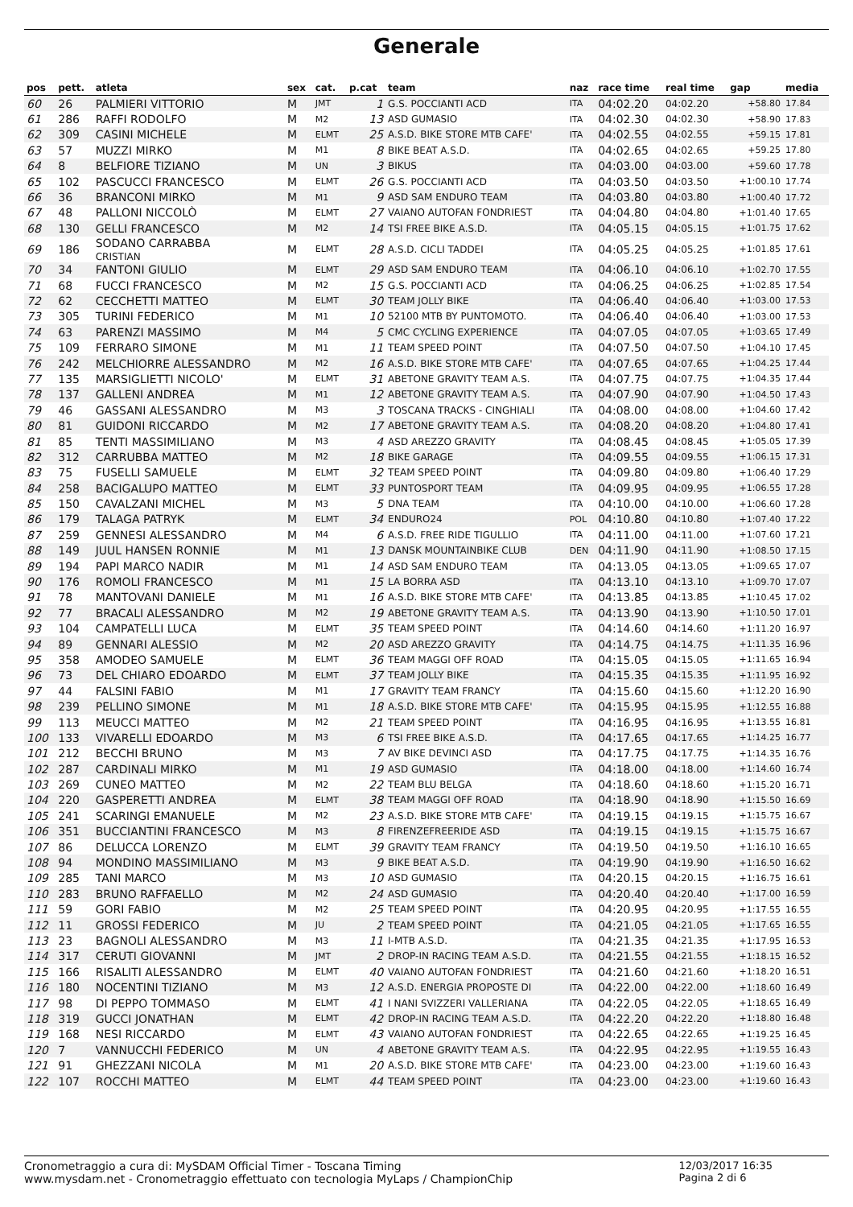Generale
| pos | pett. | atleta | sex | cat. | p.cat | team | naz | race time | real time | gap | media |
| --- | --- | --- | --- | --- | --- | --- | --- | --- | --- | --- | --- |
| 60 | 26 | PALMIERI VITTORIO | M | JMT | 1 | G.S. POCCIANTI ACD | ITA | 04:02.20 | 04:02.20 | +58.80 | 17.84 |
| 61 | 286 | RAFFI RODOLFO | M | M2 | 13 | ASD GUMASIO | ITA | 04:02.30 | 04:02.30 | +58.90 | 17.83 |
| 62 | 309 | CASINI MICHELE | M | ELMT | 25 | A.S.D. BIKE STORE MTB CAFE' | ITA | 04:02.55 | 04:02.55 | +59.15 | 17.81 |
| 63 | 57 | MUZZI MIRKO | M | M1 | 8 | BIKE BEAT A.S.D. | ITA | 04:02.65 | 04:02.65 | +59.25 | 17.80 |
| 64 | 8 | BELFIORE TIZIANO | M | UN | 3 | BIKUS | ITA | 04:03.00 | 04:03.00 | +59.60 | 17.78 |
| 65 | 102 | PASCUCCI FRANCESCO | M | ELMT | 26 | G.S. POCCIANTI ACD | ITA | 04:03.50 | 04:03.50 | +1:00.10 | 17.74 |
| 66 | 36 | BRANCONI MIRKO | M | M1 | 9 | ASD SAM ENDURO TEAM | ITA | 04:03.80 | 04:03.80 | +1:00.40 | 17.72 |
| 67 | 48 | PALLONI NICCOLÒ | M | ELMT | 27 | VAIANO AUTOFAN FONDRIEST | ITA | 04:04.80 | 04:04.80 | +1:01.40 | 17.65 |
| 68 | 130 | GELLI FRANCESCO | M | M2 | 14 | TSI FREE BIKE A.S.D. | ITA | 04:05.15 | 04:05.15 | +1:01.75 | 17.62 |
| 69 | 186 | SODANO CARRABBA CRISTIAN | M | ELMT | 28 | A.S.D. CICLI TADDEI | ITA | 04:05.25 | 04:05.25 | +1:01.85 | 17.61 |
| 70 | 34 | FANTONI GIULIO | M | ELMT | 29 | ASD SAM ENDURO TEAM | ITA | 04:06.10 | 04:06.10 | +1:02.70 | 17.55 |
| 71 | 68 | FUCCI FRANCESCO | M | M2 | 15 | G.S. POCCIANTI ACD | ITA | 04:06.25 | 04:06.25 | +1:02.85 | 17.54 |
| 72 | 62 | CECCHETTI MATTEO | M | ELMT | 30 | TEAM JOLLY BIKE | ITA | 04:06.40 | 04:06.40 | +1:03.00 | 17.53 |
| 73 | 305 | TURINI FEDERICO | M | M1 | 10 | 52100 MTB BY PUNTOMOTO. | ITA | 04:06.40 | 04:06.40 | +1:03.00 | 17.53 |
| 74 | 63 | PARENZI MASSIMO | M | M4 | 5 | CMC CYCLING EXPERIENCE | ITA | 04:07.05 | 04:07.05 | +1:03.65 | 17.49 |
| 75 | 109 | FERRARO SIMONE | M | M1 | 11 | TEAM SPEED POINT | ITA | 04:07.50 | 04:07.50 | +1:04.10 | 17.45 |
| 76 | 242 | MELCHIORRE ALESSANDRO | M | M2 | 16 | A.S.D. BIKE STORE MTB CAFE' | ITA | 04:07.65 | 04:07.65 | +1:04.25 | 17.44 |
| 77 | 135 | MARSIGLIETTI NICOLO' | M | ELMT | 31 | ABETONE GRAVITY TEAM A.S. | ITA | 04:07.75 | 04:07.75 | +1:04.35 | 17.44 |
| 78 | 137 | GALLENI ANDREA | M | M1 | 12 | ABETONE GRAVITY TEAM A.S. | ITA | 04:07.90 | 04:07.90 | +1:04.50 | 17.43 |
| 79 | 46 | GASSANI ALESSANDRO | M | M3 | 3 | TOSCANA TRACKS - CINGHIALI | ITA | 04:08.00 | 04:08.00 | +1:04.60 | 17.42 |
| 80 | 81 | GUIDONI RICCARDO | M | M2 | 17 | ABETONE GRAVITY TEAM A.S. | ITA | 04:08.20 | 04:08.20 | +1:04.80 | 17.41 |
| 81 | 85 | TENTI MASSIMILIANO | M | M3 | 4 | ASD AREZZO GRAVITY | ITA | 04:08.45 | 04:08.45 | +1:05.05 | 17.39 |
| 82 | 312 | CARRUBBA MATTEO | M | M2 | 18 | BIKE GARAGE | ITA | 04:09.55 | 04:09.55 | +1:06.15 | 17.31 |
| 83 | 75 | FUSELLI SAMUELE | M | ELMT | 32 | TEAM SPEED POINT | ITA | 04:09.80 | 04:09.80 | +1:06.40 | 17.29 |
| 84 | 258 | BACIGALUPO MATTEO | M | ELMT | 33 | PUNTOSPORT TEAM | ITA | 04:09.95 | 04:09.95 | +1:06.55 | 17.28 |
| 85 | 150 | CAVALZANI MICHEL | M | M3 | 5 | DNA TEAM | ITA | 04:10.00 | 04:10.00 | +1:06.60 | 17.28 |
| 86 | 179 | TALAGA PATRYK | M | ELMT | 34 | ENDURO24 | POL | 04:10.80 | 04:10.80 | +1:07.40 | 17.22 |
| 87 | 259 | GENNESI ALESSANDRO | M | M4 | 6 | A.S.D. FREE RIDE TIGULLIO | ITA | 04:11.00 | 04:11.00 | +1:07.60 | 17.21 |
| 88 | 149 | JUUL HANSEN RONNIE | M | M1 | 13 | DANSK MOUNTAINBIKE CLUB | DEN | 04:11.90 | 04:11.90 | +1:08.50 | 17.15 |
| 89 | 194 | PAPI MARCO NADIR | M | M1 | 14 | ASD SAM ENDURO TEAM | ITA | 04:13.05 | 04:13.05 | +1:09.65 | 17.07 |
| 90 | 176 | ROMOLI FRANCESCO | M | M1 | 15 | LA BORRA ASD | ITA | 04:13.10 | 04:13.10 | +1:09.70 | 17.07 |
| 91 | 78 | MANTOVANI DANIELE | M | M1 | 16 | A.S.D. BIKE STORE MTB CAFE' | ITA | 04:13.85 | 04:13.85 | +1:10.45 | 17.02 |
| 92 | 77 | BRACALI ALESSANDRO | M | M2 | 19 | ABETONE GRAVITY TEAM A.S. | ITA | 04:13.90 | 04:13.90 | +1:10.50 | 17.01 |
| 93 | 104 | CAMPATELLI LUCA | M | ELMT | 35 | TEAM SPEED POINT | ITA | 04:14.60 | 04:14.60 | +1:11.20 | 16.97 |
| 94 | 89 | GENNARI ALESSIO | M | M2 | 20 | ASD AREZZO GRAVITY | ITA | 04:14.75 | 04:14.75 | +1:11.35 | 16.96 |
| 95 | 358 | AMODEO SAMUELE | M | ELMT | 36 | TEAM MAGGI OFF ROAD | ITA | 04:15.05 | 04:15.05 | +1:11.65 | 16.94 |
| 96 | 73 | DEL CHIARO EDOARDO | M | ELMT | 37 | TEAM JOLLY BIKE | ITA | 04:15.35 | 04:15.35 | +1:11.95 | 16.92 |
| 97 | 44 | FALSINI FABIO | M | M1 | 17 | GRAVITY TEAM FRANCY | ITA | 04:15.60 | 04:15.60 | +1:12.20 | 16.90 |
| 98 | 239 | PELLINO SIMONE | M | M1 | 18 | A.S.D. BIKE STORE MTB CAFE' | ITA | 04:15.95 | 04:15.95 | +1:12.55 | 16.88 |
| 99 | 113 | MEUCCI MATTEO | M | M2 | 21 | TEAM SPEED POINT | ITA | 04:16.95 | 04:16.95 | +1:13.55 | 16.81 |
| 100 | 133 | VIVARELLI EDOARDO | M | M3 | 6 | TSI FREE BIKE A.S.D. | ITA | 04:17.65 | 04:17.65 | +1:14.25 | 16.77 |
| 101 | 212 | BECCHI BRUNO | M | M3 | 7 | AV BIKE DEVINCI ASD | ITA | 04:17.75 | 04:17.75 | +1:14.35 | 16.76 |
| 102 | 287 | CARDINALI MIRKO | M | M1 | 19 | ASD GUMASIO | ITA | 04:18.00 | 04:18.00 | +1:14.60 | 16.74 |
| 103 | 269 | CUNEO MATTEO | M | M2 | 22 | TEAM BLU BELGA | ITA | 04:18.60 | 04:18.60 | +1:15.20 | 16.71 |
| 104 | 220 | GASPERETTI ANDREA | M | ELMT | 38 | TEAM MAGGI OFF ROAD | ITA | 04:18.90 | 04:18.90 | +1:15.50 | 16.69 |
| 105 | 241 | SCARINGI EMANUELE | M | M2 | 23 | A.S.D. BIKE STORE MTB CAFE' | ITA | 04:19.15 | 04:19.15 | +1:15.75 | 16.67 |
| 106 | 351 | BUCCIANTINI FRANCESCO | M | M3 | 8 | FIRENZEFREERIDE ASD | ITA | 04:19.15 | 04:19.15 | +1:15.75 | 16.67 |
| 107 | 86 | DELUCCA LORENZO | M | ELMT | 39 | GRAVITY TEAM FRANCY | ITA | 04:19.50 | 04:19.50 | +1:16.10 | 16.65 |
| 108 | 94 | MONDINO MASSIMILIANO | M | M3 | 9 | BIKE BEAT A.S.D. | ITA | 04:19.90 | 04:19.90 | +1:16.50 | 16.62 |
| 109 | 285 | TANI MARCO | M | M3 | 10 | ASD GUMASIO | ITA | 04:20.15 | 04:20.15 | +1:16.75 | 16.61 |
| 110 | 283 | BRUNO RAFFAELLO | M | M2 | 24 | ASD GUMASIO | ITA | 04:20.40 | 04:20.40 | +1:17.00 | 16.59 |
| 111 | 59 | GORI FABIO | M | M2 | 25 | TEAM SPEED POINT | ITA | 04:20.95 | 04:20.95 | +1:17.55 | 16.55 |
| 112 | 11 | GROSSI FEDERICO | M | JU | 2 | TEAM SPEED POINT | ITA | 04:21.05 | 04:21.05 | +1:17.65 | 16.55 |
| 113 | 23 | BAGNOLI ALESSANDRO | M | M3 | 11 | I-MTB A.S.D. | ITA | 04:21.35 | 04:21.35 | +1:17.95 | 16.53 |
| 114 | 317 | CERUTI GIOVANNI | M | JMT | 2 | DROP-IN RACING TEAM A.S.D. | ITA | 04:21.55 | 04:21.55 | +1:18.15 | 16.52 |
| 115 | 166 | RISALITI ALESSANDRO | M | ELMT | 40 | VAIANO AUTOFAN FONDRIEST | ITA | 04:21.60 | 04:21.60 | +1:18.20 | 16.51 |
| 116 | 180 | NOCENTINI TIZIANO | M | M3 | 12 | A.S.D. ENERGIA PROPOSTE DI | ITA | 04:22.00 | 04:22.00 | +1:18.60 | 16.49 |
| 117 | 98 | DI PEPPO TOMMASO | M | ELMT | 41 | I NANI SVIZZERI VALLERIANA | ITA | 04:22.05 | 04:22.05 | +1:18.65 | 16.49 |
| 118 | 319 | GUCCI JONATHAN | M | ELMT | 42 | DROP-IN RACING TEAM A.S.D. | ITA | 04:22.20 | 04:22.20 | +1:18.80 | 16.48 |
| 119 | 168 | NESI RICCARDO | M | ELMT | 43 | VAIANO AUTOFAN FONDRIEST | ITA | 04:22.65 | 04:22.65 | +1:19.25 | 16.45 |
| 120 | 7 | VANNUCCHI FEDERICO | M | UN | 4 | ABETONE GRAVITY TEAM A.S. | ITA | 04:22.95 | 04:22.95 | +1:19.55 | 16.43 |
| 121 | 91 | GHEZZANI NICOLA | M | M1 | 20 | A.S.D. BIKE STORE MTB CAFE' | ITA | 04:23.00 | 04:23.00 | +1:19.60 | 16.43 |
| 122 | 107 | ROCCHI MATTEO | M | ELMT | 44 | TEAM SPEED POINT | ITA | 04:23.00 | 04:23.00 | +1:19.60 | 16.43 |
Cronometraggio a cura di: MySDAM Official Timer - Toscana Timing
www.mysdam.net - Cronometraggio effettuato con tecnologia MyLaps / ChampionChip
12/03/2017 16:35
Pagina 2 di 6